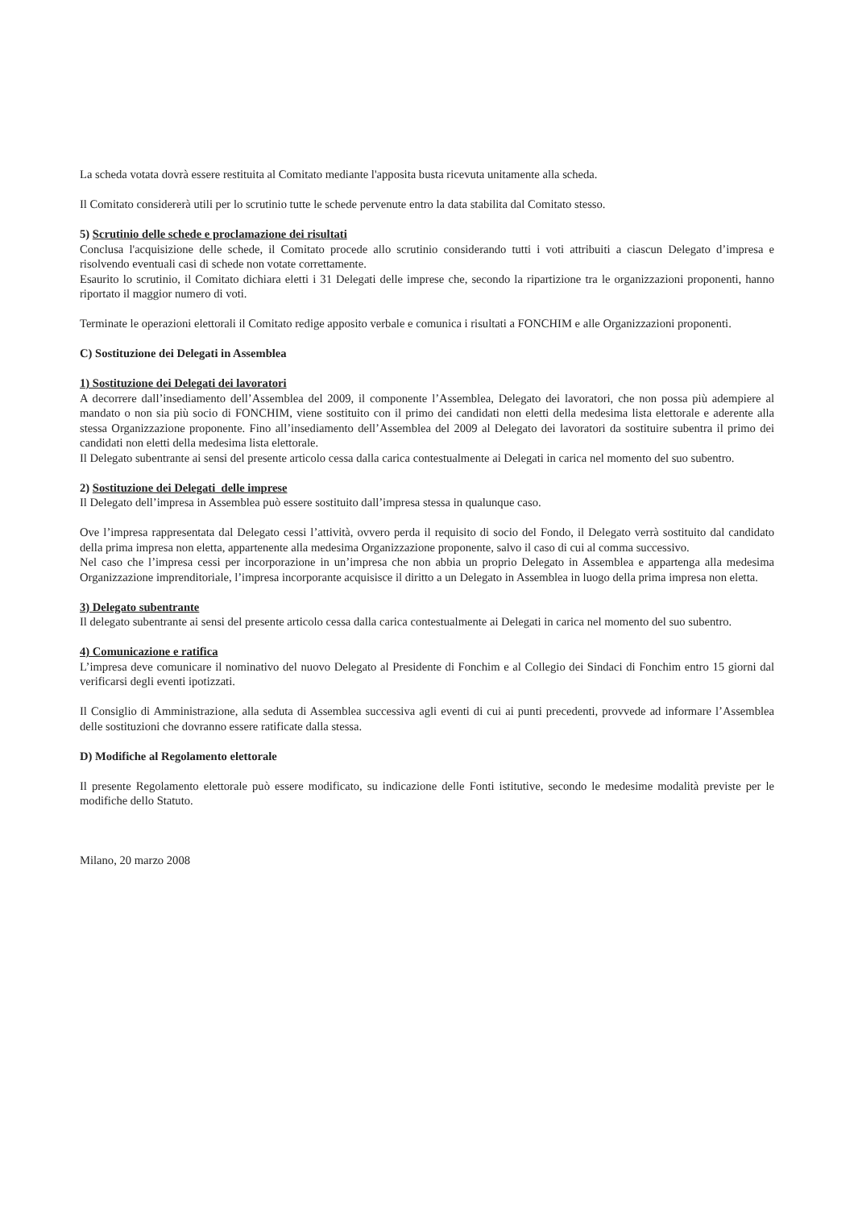La scheda votata dovrà essere restituita al Comitato mediante l'apposita busta ricevuta unitamente alla scheda.
Il Comitato considererà utili per lo scrutinio tutte le schede pervenute entro la data stabilita dal Comitato stesso.
5) Scrutinio delle schede e proclamazione dei risultati
Conclusa l'acquisizione delle schede, il Comitato procede allo scrutinio considerando tutti i voti attribuiti a ciascun Delegato d’impresa e risolvendo eventuali casi di schede non votate correttamente.
Esaurito lo scrutinio, il Comitato dichiara eletti i 31 Delegati delle imprese che, secondo la ripartizione tra le organizzazioni proponenti, hanno riportato il maggior numero di voti.
Terminate le operazioni elettorali il Comitato redige apposito verbale e comunica i risultati a FONCHIM e alle Organizzazioni proponenti.
C) Sostituzione dei Delegati in Assemblea
1) Sostituzione dei Delegati dei lavoratori
A decorrere dall’insediamento dell’Assemblea del 2009, il componente l’Assemblea, Delegato dei lavoratori, che non possa più adempiere al mandato o non sia più socio di FONCHIM, viene sostituito con il primo dei candidati non eletti della medesima lista elettorale e aderente alla stessa Organizzazione proponente. Fino all’insediamento dell’Assemblea del 2009 al Delegato dei lavoratori da sostituire subentra il primo dei candidati non eletti della medesima lista elettorale.
Il Delegato subentrante ai sensi del presente articolo cessa dalla carica contestualmente ai Delegati in carica nel momento del suo subentro.
2) Sostituzione dei Delegati delle imprese
Il Delegato dell’impresa in Assemblea può essere sostituito dall’impresa stessa in qualunque caso.
Ove l’impresa rappresentata dal Delegato cessi l’attività, ovvero perda il requisito di socio del Fondo, il Delegato verrà sostituito dal candidato della prima impresa non eletta, appartenente alla medesima Organizzazione proponente, salvo il caso di cui al comma successivo.
Nel caso che l’impresa cessi per incorporazione in un’impresa che non abbia un proprio Delegato in Assemblea e appartenga alla medesima Organizzazione imprenditoriale, l’impresa incorporante acquisisce il diritto a un Delegato in Assemblea in luogo della prima impresa non eletta.
3) Delegato subentrante
Il delegato subentrante ai sensi del presente articolo cessa dalla carica contestualmente ai Delegati in carica nel momento del suo subentro.
4) Comunicazione e ratifica
L’impresa deve comunicare il nominativo del nuovo Delegato al Presidente di Fonchim e al Collegio dei Sindaci di Fonchim entro 15 giorni dal verificarsi degli eventi ipotizzati.
Il Consiglio di Amministrazione, alla seduta di Assemblea successiva agli eventi di cui ai punti precedenti, provvede ad informare l’Assemblea delle sostituzioni che dovranno essere ratificate dalla stessa.
D) Modifiche al Regolamento elettorale
Il presente Regolamento elettorale può essere modificato, su indicazione delle Fonti istitutive, secondo le medesime modalità previste per le modifiche dello Statuto.
Milano, 20 marzo 2008